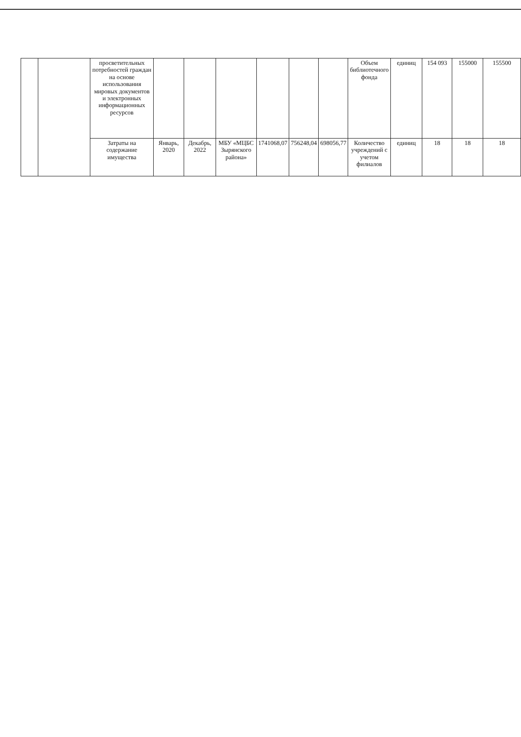| | | просветительных потребностей граждан на основе использования мировых документов и электронных информационных ресурсов | | | | | | | Объем библиотечного фонда | единиц | 154 093 | 155000 | 155500 |
| | | Затраты на содержание имущества | Январь, 2020 | Декабрь, 2022 | МБУ «МЦБС Зырянского района» | 1741068,07 | 756248,04 | 698056,77 | Количество учреждений с учетом филиалов | единиц | 18 | 18 | 18 |